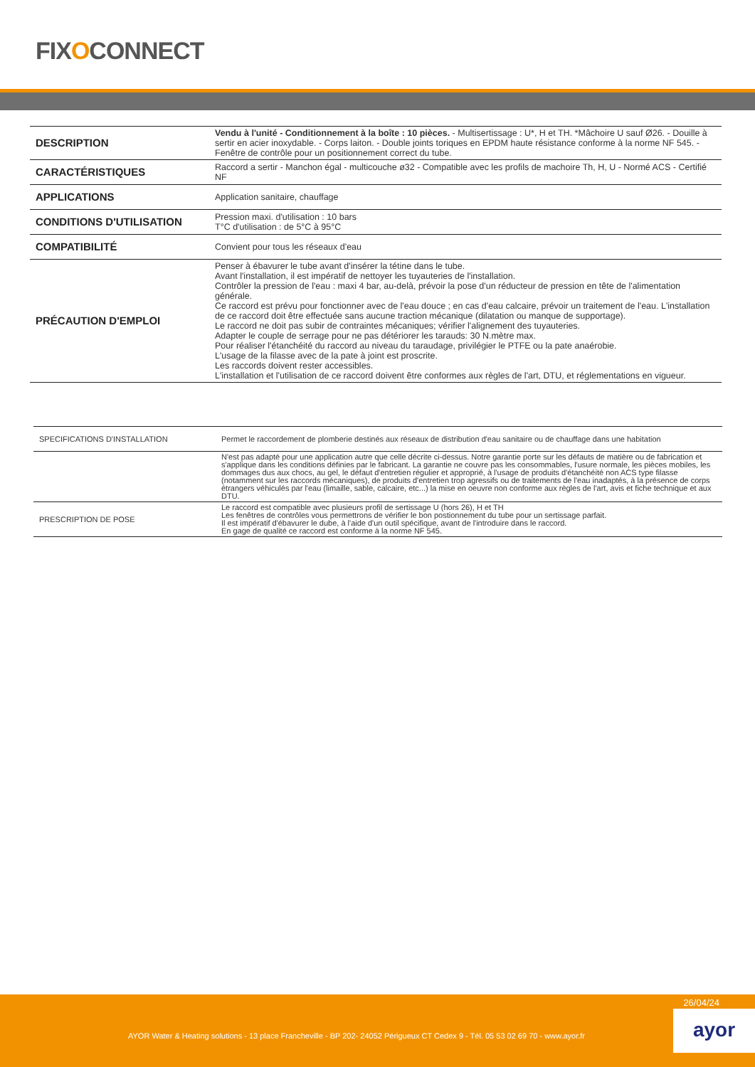FIXOCONNECT
| DESCRIPTION | Vendu à l'unité - Conditionnement à la boîte : 10 pièces. - Multisertissage : U*, H et TH. *Mâchoire U sauf Ø26. - Douille à sertir en acier inoxydable. - Corps laiton. - Double joints toriques en EPDM haute résistance conforme à la norme NF 545. - Fenêtre de contrôle pour un positionnement correct du tube. |
| CARACTÉRISTIQUES | Raccord a sertir - Manchon égal - multicouche ø32 - Compatible avec les profils de machoire Th, H, U - Normé ACS - Certifié NF |
| APPLICATIONS | Application sanitaire, chauffage |
| CONDITIONS D'UTILISATION | Pression maxi. d'utilisation : 10 bars T°C d'utilisation : de 5°C à 95°C |
| COMPATIBILITÉ | Convient pour tous les réseaux d'eau |
| PRÉCAUTION D'EMPLOI | Penser à ébavurer le tube avant d'insérer la tétine dans le tube. Avant l'installation, il est impératif de nettoyer les tuyauteries de l'installation. Contrôler la pression de l'eau : maxi 4 bar, au-delà, prévoir la pose d'un réducteur de pression en tête de l'alimentation générale. Ce raccord est prévu pour fonctionner avec de l'eau douce ; en cas d'eau calcaire, prévoir un traitement de l'eau. L'installation de ce raccord doit être effectuée sans aucune traction mécanique (dilatation ou manque de supportage). Le raccord ne doit pas subir de contraintes mécaniques; vérifier l'alignement des tuyauteries. Adapter le couple de serrage pour ne pas détériorer les tarauds: 30 N.mètre max. Pour réaliser l'étanchéité du raccord au niveau du taraudage, privilégier le PTFE ou la pate anaérobie. L'usage de la filasse avec de la pate à joint est proscrite. Les raccords doivent rester accessibles. L'installation et l'utilisation de ce raccord doivent être conformes aux règles de l'art, DTU, et réglementations en vigueur. |
| SPECIFICATIONS D'INSTALLATION | Permet le raccordement de plomberie destinés aux réseaux de distribution d'eau sanitaire ou de chauffage dans une habitation |
| | N'est pas adapté pour une application autre que celle décrite ci-dessus. Notre garantie porte sur les défauts de matière ou de fabrication et s'applique dans les conditions définies par le fabricant. La garantie ne couvre pas les consommables, l'usure normale, les pièces mobiles, les dommages dus aux chocs, au gel, le défaut d'entretien régulier et approprié, à l'usage de produits d'étanchéité non ACS type filasse (notamment sur les raccords mécaniques), de produits d'entretien trop agressifs ou de traitements de l'eau inadaptés, à la présence de corps étrangers véhiculés par l'eau (limaille, sable, calcaire, etc...) la mise en oeuvre non conforme aux règles de l'art, avis et fiche technique et aux DTU. |
| PRESCRIPTION DE POSE | Le raccord est compatible avec plusieurs profil de sertissage U (hors 26), H et TH Les fenêtres de contrôles vous permettrons de vérifier le bon postionnement du tube pour un sertissage parfait. Il est impératif d'ébavurer le dube, à l'aide d'un outil spécifique, avant de l'introduire dans le raccord. En gage de qualité ce raccord est conforme à la norme NF 545. |
26/04/24
AYOR Water & Heating solutions - 13 place Francheville - BP 202- 24052 Périgueux CT Cedex 9 - Tél. 05 53 02 69 70 - www.ayor.fr
ayor